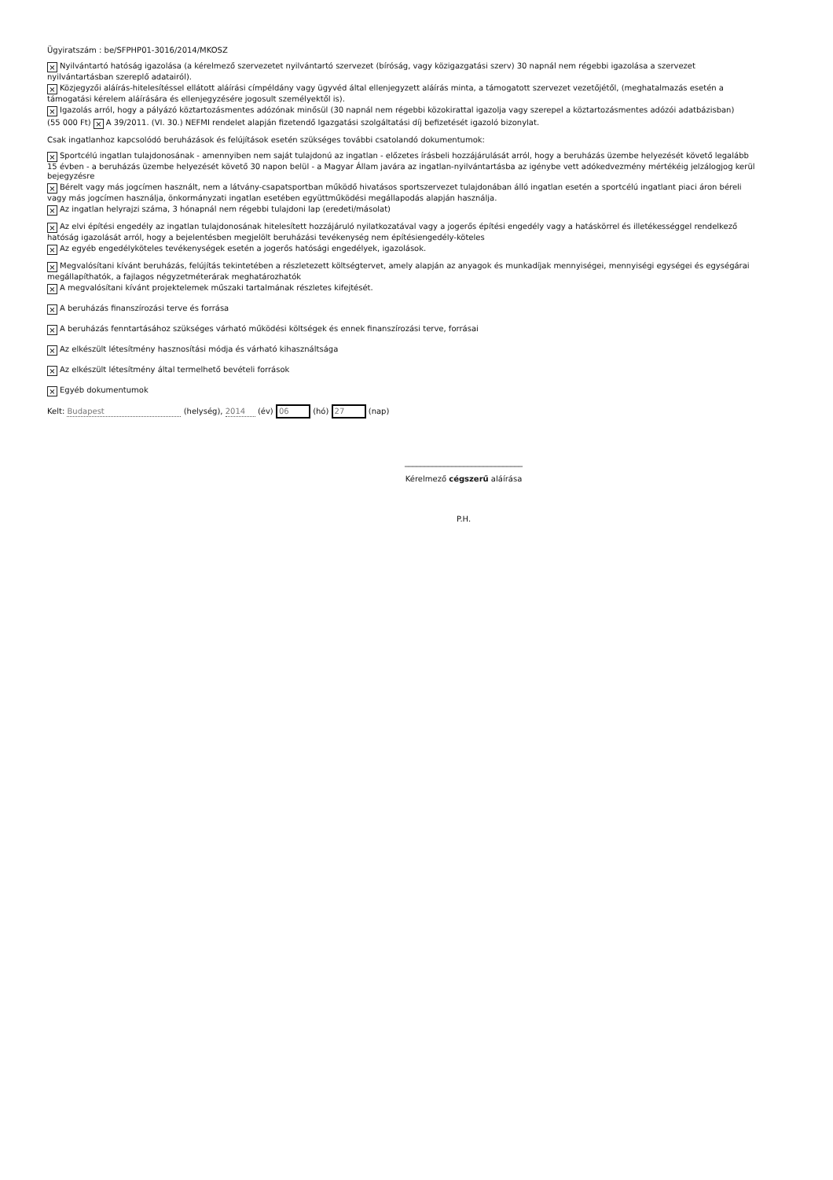Ügyiratszám : be/SFPHP01-3016/2014/MKOSZ
× Nyilvántartó hatóság igazolása (a kérelmező szervezetet nyilvántartó szervezet (bíróság, vagy közigazgatási szerv) 30 napnál nem régebbi igazolása a szervezet nyilvántartásban szereplő adatairól).
× Közjegyzői aláírás-hitelesítéssel ellátott aláírási címpéldány vagy ügyvéd által ellenjegyzett aláírás minta, a támogatott szervezet vezetőjétől, (meghatalmazás esetén a támogatási kérelem aláírására és ellenjegyzésére jogosult személyektől is).
× Igazolás arról, hogy a pályázó köztartozásmentes adózónak minősül (30 napnál nem régebbi közokirattal igazolja vagy szerepel a köztartozásmentes adózói adatbázisban)
(55 000 Ft) × A 39/2011. (VI. 30.) NEFMI rendelet alapján fizetendő Igazgatási szolgáltatási díj befizetését igazoló bizonylat.
Csak ingatlanhoz kapcsolódó beruházások és felújítások esetén szükséges további csatolandó dokumentumok:
× Sportcélú ingatlan tulajdonosának - amennyiben nem saját tulajdonú az ingatlan - előzetes írásbeli hozzájárulását arról, hogy a beruházás üzembe helyezését követő legalább 15 évben - a beruházás üzembe helyezését követő 30 napon belül - a Magyar Állam javára az ingatlan-nyilvántartásba az igénybe vett adókedvezmény mértékéig jelzálogjog kerül bejegyzésre
× Bérelt vagy más jogcímen használt, nem a látvány-csapatsportban működő hivatásos sportszervezet tulajdonában álló ingatlan esetén a sportcélú ingatlant piaci áron béreli vagy más jogcímen használja, önkormányzati ingatlan esetében együttműködési megállapodás alapján használja.
× Az ingatlan helyrajzi száma, 3 hónapnál nem régebbi tulajdoni lap (eredeti/másolat)
× Az elvi építési engedély az ingatlan tulajdonosának hitelesített hozzájáruló nyilatkozatával vagy a jogerős építési engedély vagy a hatáskörrel és illetékességgel rendelkező hatóság igazolását arról, hogy a bejelentésben megjelölt beruházási tevékenység nem építésiengedély-köteles
× Az egyéb engedélyköteles tevékenységek esetén a jogerős hatósági engedélyek, igazolások.
× Megvalósítani kívánt beruházás, felújítás tekintetében a részletezett költségtervet, amely alapján az anyagok és munkadíjak mennyiségei, mennyiségi egységei és egységárai megállapíthatók, a fajlagos négyzetméterárak meghatározhatók
× A megvalósítani kívánt projektelemek műszaki tartalmának részletes kifejtését.
× A beruházás finanszírozási terve és forrása
× A beruházás fenntartásához szükséges várható működési költségek és ennek finanszírozási terve, forrásai
× Az elkészült létesítmény hasznosítási módja és várható kihasználtsága
× Az elkészült létesítmény által termelhető bevételi források
× Egyéb dokumentumok
Kelt: Budapest (helység), 2014 (év) 06 (hó) 27 (nap)
______________________________
Kérelmező cégszerű aláírása
P.H.